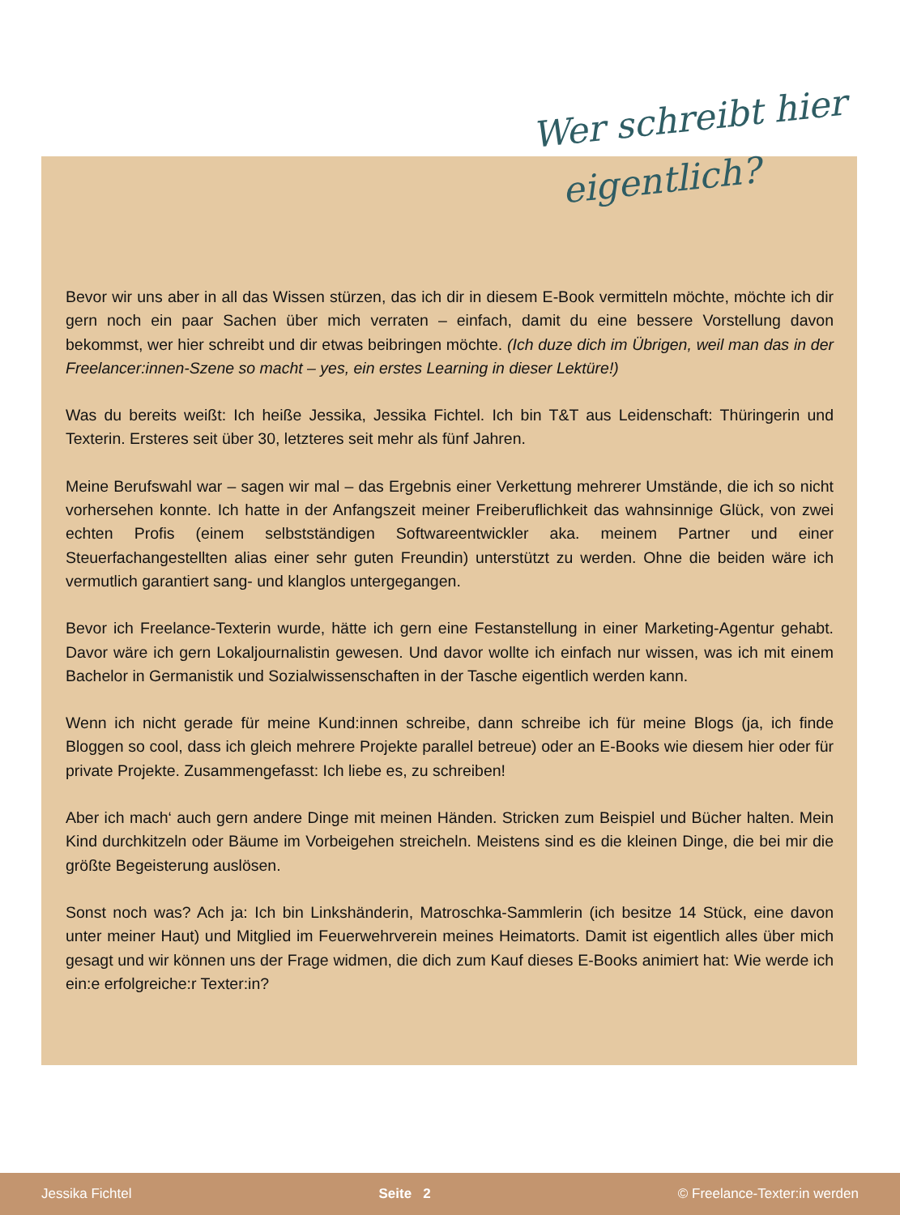Wer schreibt hier
eigentlich?
Bevor wir uns aber in all das Wissen stürzen, das ich dir in diesem E-Book vermitteln möchte, möchte ich dir gern noch ein paar Sachen über mich verraten – einfach, damit du eine bessere Vorstellung davon bekommst, wer hier schreibt und dir etwas beibringen möchte. (Ich duze dich im Übrigen, weil man das in der Freelancer:innen-Szene so macht – yes, ein erstes Learning in dieser Lektüre!)
Was du bereits weißt: Ich heiße Jessika, Jessika Fichtel. Ich bin T&T aus Leidenschaft: Thüringerin und Texterin. Ersteres seit über 30, letzteres seit mehr als fünf Jahren.
Meine Berufswahl war – sagen wir mal – das Ergebnis einer Verkettung mehrerer Umstände, die ich so nicht vorhersehen konnte. Ich hatte in der Anfangszeit meiner Freiberuflichkeit das wahnsinnige Glück, von zwei echten Profis (einem selbstständigen Softwareentwickler aka. meinem Partner und einer Steuerfachangestellten alias einer sehr guten Freundin) unterstützt zu werden. Ohne die beiden wäre ich vermutlich garantiert sang- und klanglos untergegangen.
Bevor ich Freelance-Texterin wurde, hätte ich gern eine Festanstellung in einer Marketing-Agentur gehabt. Davor wäre ich gern Lokaljournalistin gewesen. Und davor wollte ich einfach nur wissen, was ich mit einem Bachelor in Germanistik und Sozialwissenschaften in der Tasche eigentlich werden kann.
Wenn ich nicht gerade für meine Kund:innen schreibe, dann schreibe ich für meine Blogs (ja, ich finde Bloggen so cool, dass ich gleich mehrere Projekte parallel betreue) oder an E-Books wie diesem hier oder für private Projekte. Zusammengefasst: Ich liebe es, zu schreiben!
Aber ich mach‘ auch gern andere Dinge mit meinen Händen. Stricken zum Beispiel und Bücher halten. Mein Kind durchkitzeln oder Bäume im Vorbeigehen streicheln. Meistens sind es die kleinen Dinge, die bei mir die größte Begeisterung auslösen.
Sonst noch was? Ach ja: Ich bin Linkshänderin, Matroschka-Sammlerin (ich besitze 14 Stück, eine davon unter meiner Haut) und Mitglied im Feuerwehrverein meines Heimatorts. Damit ist eigentlich alles über mich gesagt und wir können uns der Frage widmen, die dich zum Kauf dieses E-Books animiert hat: Wie werde ich ein:e erfolgreiche:r Texter:in?
Jessika Fichtel Seite 2 © Freelance-Texter:in werden